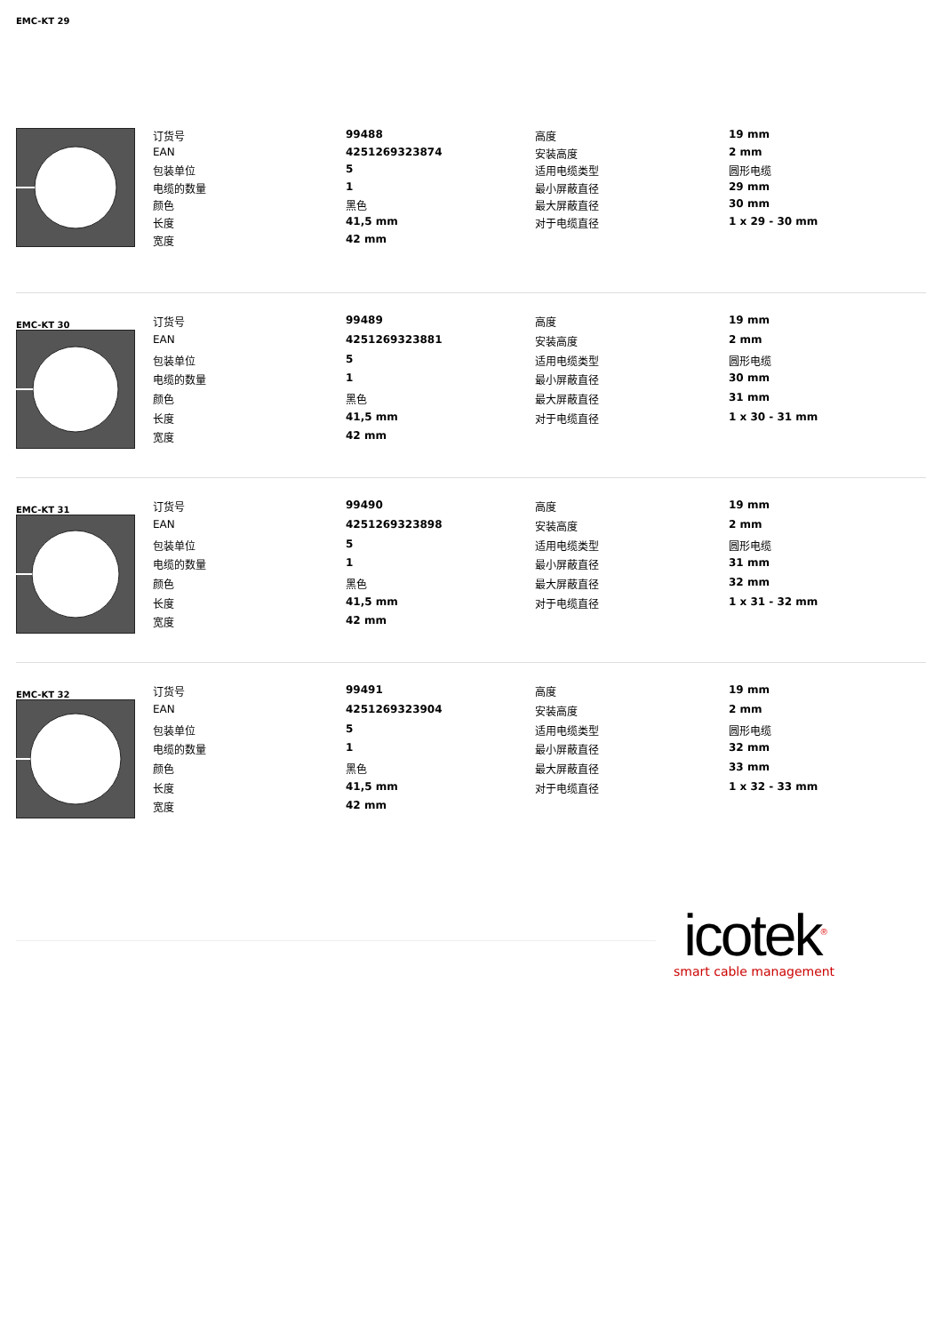EMC-KT 29
| 订货号 | 99488 | 高度 | 19 mm |
| EAN | 4251269323874 | 安装高度 | 2 mm |
| 包装单位 | 5 | 适用电缆类型 | 圆形电缆 |
| 电缆的数量 | 1 | 最小屏蔽直径 | 29 mm |
| 颜色 | 黑色 | 最大屏蔽直径 | 30 mm |
| 长度 | 41,5 mm | 对于电缆直径 | 1 x 29 - 30 mm |
| 宽度 | 42 mm | | |
EMC-KT 30
| 订货号 | 99489 | 高度 | 19 mm |
| EAN | 4251269323881 | 安装高度 | 2 mm |
| 包装单位 | 5 | 适用电缆类型 | 圆形电缆 |
| 电缆的数量 | 1 | 最小屏蔽直径 | 30 mm |
| 颜色 | 黑色 | 最大屏蔽直径 | 31 mm |
| 长度 | 41,5 mm | 对于电缆直径 | 1 x 30 - 31 mm |
| 宽度 | 42 mm | | |
EMC-KT 31
| 订货号 | 99490 | 高度 | 19 mm |
| EAN | 4251269323898 | 安装高度 | 2 mm |
| 包装单位 | 5 | 适用电缆类型 | 圆形电缆 |
| 电缆的数量 | 1 | 最小屏蔽直径 | 31 mm |
| 颜色 | 黑色 | 最大屏蔽直径 | 32 mm |
| 长度 | 41,5 mm | 对于电缆直径 | 1 x 31 - 32 mm |
| 宽度 | 42 mm | | |
EMC-KT 32
| 订货号 | 99491 | 高度 | 19 mm |
| EAN | 4251269323904 | 安装高度 | 2 mm |
| 包装单位 | 5 | 适用电缆类型 | 圆形电缆 |
| 电缆的数量 | 1 | 最小屏蔽直径 | 32 mm |
| 颜色 | 黑色 | 最大屏蔽直径 | 33 mm |
| 长度 | 41,5 mm | 对于电缆直径 | 1 x 32 - 33 mm |
| 宽度 | 42 mm | | |
icotek<sup>®</sup>
smart cable management